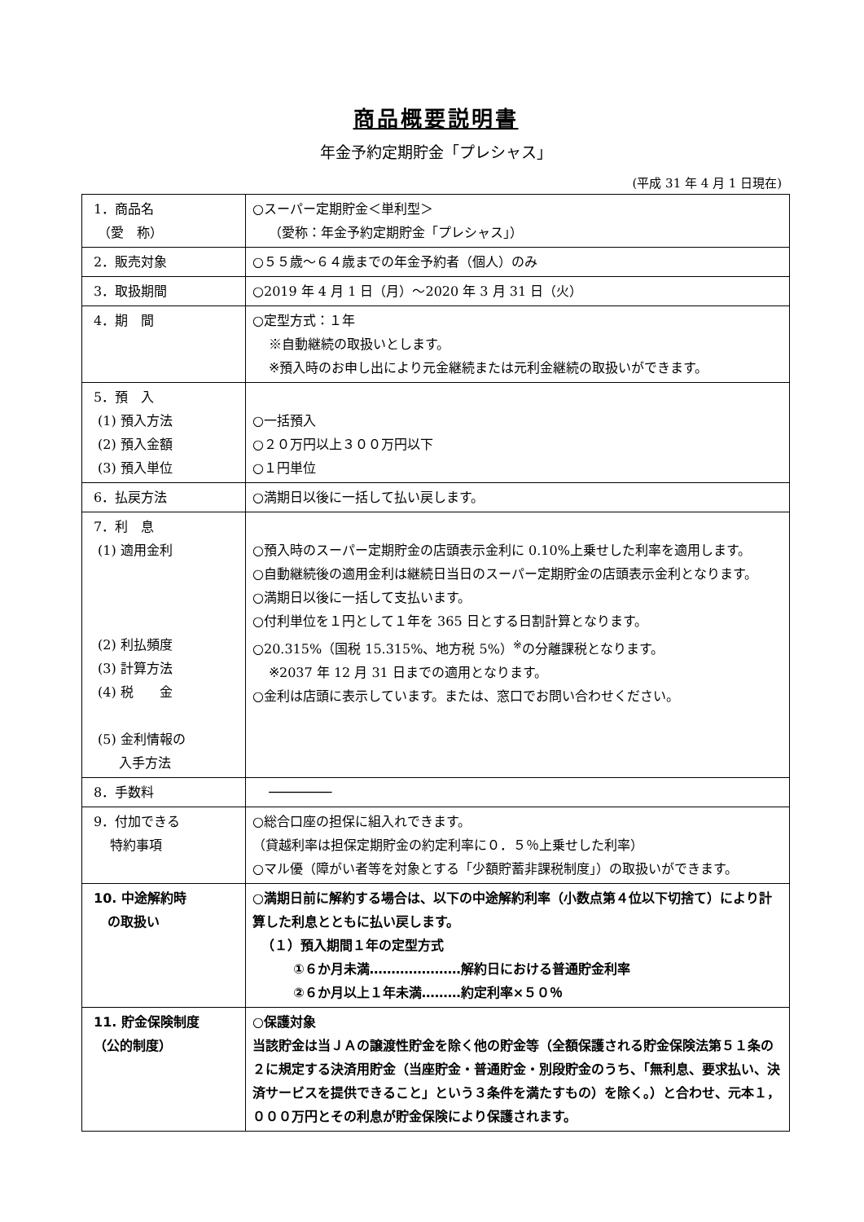商品概要説明書
年金予約定期貯金「プレシャス」
(平成 31 年 4 月 1 日現在)
| 1．商品名 （愛 称） | ○スーパー定期貯金＜単利型＞ （愛称：年金予約定期貯金「プレシャス」） |
| 2．販売対象 | ○５５歳～６４歳までの年金予約者（個人）のみ |
| 3．取扱期間 | ○2019 年 4 月 1 日（月）～2020 年 3 月 31 日（火） |
| 4．期 間 | ○定型方式：１年 ※自動継続の取扱いとします。 ※預入時のお申し出により元金継続または元利金継続の取扱いができます。 |
| 5．預 入 (1) 預入方法 (2) 預入金額 (3) 預入単位 | ○一括預入 ○２０万円以上３００万円以下 ○１円単位 |
| 6．払戻方法 | ○満期日以後に一括して払い戻します。 |
| 7．利 息 (1) 適用金利 (2) 利払頻度 (3) 計算方法 (4) 税 金 (5) 金利情報の 入手方法 | ○預入時のスーパー定期貯金の店頭表示金利に 0.10%上乗せした利率を適用します。 ○自動継続後の適用金利は継続日当日のスーパー定期貯金の店頭表示金利となります。 ○満期日以後に一括して支払います。 ○付利単位を１円として１年を 365 日とする日割計算となります。 ○20.315%（国税 15.315%、地方税 5%）<sup>※</sup>の分離課税となります。 ※2037 年 12 月 31 日までの適用となります。 ○金利は店頭に表示しています。または、窓口でお問い合わせください。 |
| 8．手数料 | ──────── |
| 9．付加できる 特約事項 | ○総合口座の担保に組入れできます。 （貸越利率は担保定期貯金の約定利率に０．５％上乗せした利率） ○マル優（障がい者等を対象とする「少額貯蓄非課税制度」）の取扱いができます。 |
| 10. 中途解約時 の取扱い | ○満期日前に解約する場合は、以下の中途解約利率（小数点第４位以下切捨て）により計算した利息とともに払い戻します。 （１）預入期間１年の定型方式 ①６か月未満…………………解約日における普通貯金利率 ②６か月以上１年未満………約定利率×５０％ |
| 11. 貯金保険制度 （公的制度） | ○保護対象 当該貯金は当ＪＡの譲渡性貯金を除く他の貯金等（全額保護される貯金保険法第５１条の２に規定する決済用貯金（当座貯金・普通貯金・別段貯金のうち、「無利息、要求払い、決済サービスを提供できること」という３条件を満たすもの）を除く。）と合わせ、元本１，０００万円とその利息が貯金保険により保護されます。 |